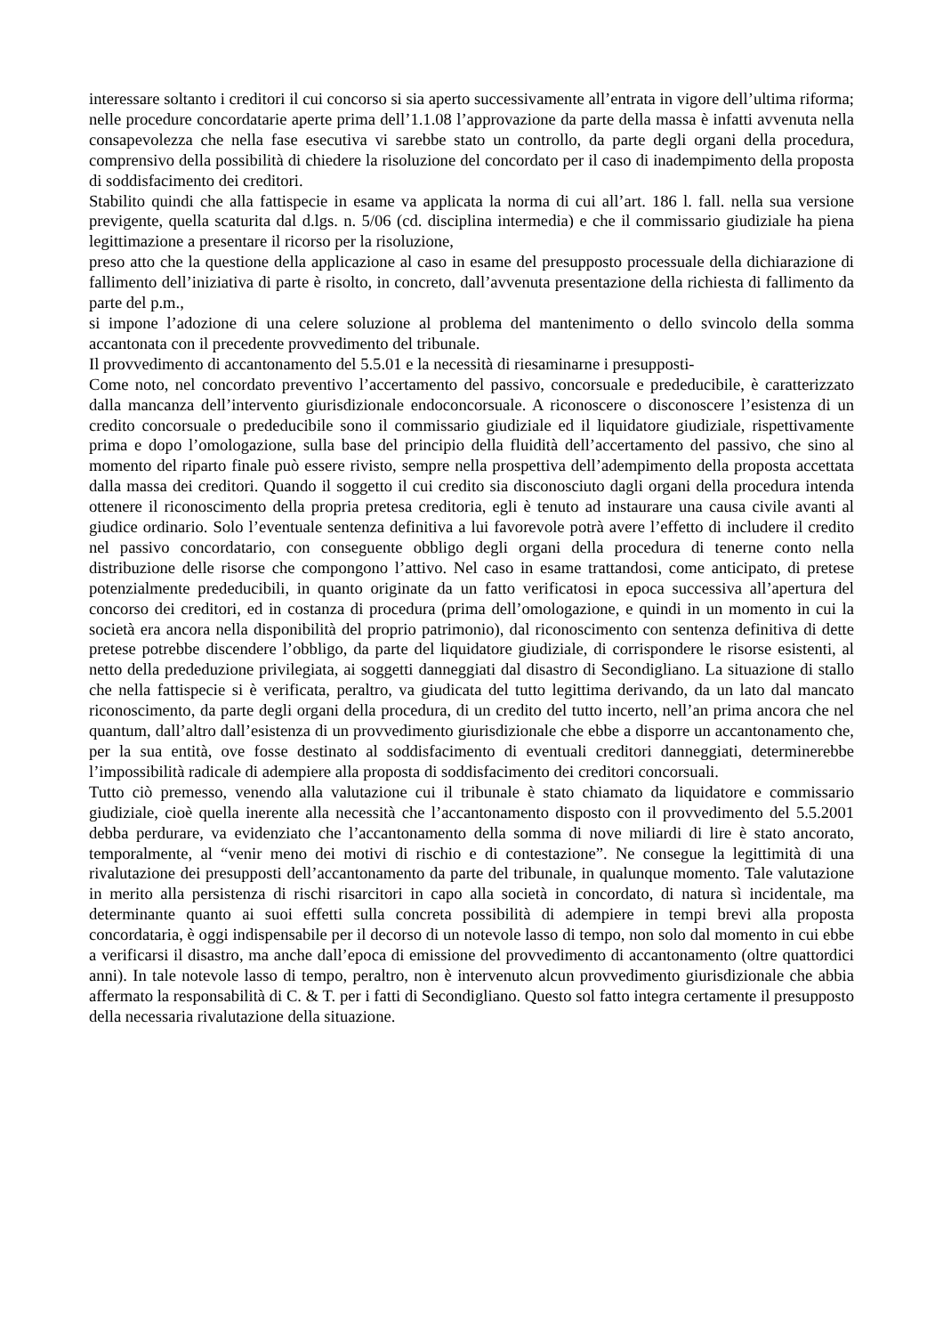interessare soltanto i creditori il cui concorso si sia aperto successivamente all’entrata in vigore dell’ultima riforma; nelle procedure concordatarie aperte prima dell’1.1.08 l’approvazione da parte della massa è infatti avvenuta nella consapevolezza che nella fase esecutiva vi sarebbe stato un controllo, da parte degli organi della procedura, comprensivo della possibilità di chiedere la risoluzione del concordato per il caso di inadempimento della proposta di soddisfacimento dei creditori.
Stabilito quindi che alla fattispecie in esame va applicata la norma di cui all’art. 186 l. fall. nella sua versione previgente, quella scaturita dal d.lgs. n. 5/06 (cd. disciplina intermedia) e che il commissario giudiziale ha piena legittimazione a presentare il ricorso per la risoluzione,
preso atto che la questione della applicazione al caso in esame del presupposto processuale della dichiarazione di fallimento dell’iniziativa di parte è risolto, in concreto, dall’avvenuta presentazione della richiesta di fallimento da parte del p.m.,
si impone l’adozione di una celere soluzione al problema del mantenimento o dello svincolo della somma accantonata con il precedente provvedimento del tribunale.
Il provvedimento di accantonamento del 5.5.01 e la necessità di riesaminarne i presupposti-
Come noto, nel concordato preventivo l’accertamento del passivo, concorsuale e prededucibile, è caratterizzato dalla mancanza dell’intervento giurisdizionale endoconcorsuale. A riconoscere o disconoscere l’esistenza di un credito concorsuale o prededucibile sono il commissario giudiziale ed il liquidatore giudiziale, rispettivamente prima e dopo l’omologazione, sulla base del principio della fluidità dell’accertamento del passivo, che sino al momento del riparto finale può essere rivisto, sempre nella prospettiva dell’adempimento della proposta accettata dalla massa dei creditori. Quando il soggetto il cui credito sia disconosciuto dagli organi della procedura intenda ottenere il riconoscimento della propria pretesa creditoria, egli è tenuto ad instaurare una causa civile avanti al giudice ordinario. Solo l’eventuale sentenza definitiva a lui favorevole potrà avere l’effetto di includere il credito nel passivo concordatario, con conseguente obbligo degli organi della procedura di tenerne conto nella distribuzione delle risorse che compongono l’attivo. Nel caso in esame trattandosi, come anticipato, di pretese potenzialmente prededucibili, in quanto originate da un fatto verificatosi in epoca successiva all’apertura del concorso dei creditori, ed in costanza di procedura (prima dell’omologazione, e quindi in un momento in cui la società era ancora nella disponibilità del proprio patrimonio), dal riconoscimento con sentenza definitiva di dette pretese potrebbe discendere l’obbligo, da parte del liquidatore giudiziale, di corrispondere le risorse esistenti, al netto della prededuzione privilegiata, ai soggetti danneggiati dal disastro di Secondigliano. La situazione di stallo che nella fattispecie si è verificata, peraltro, va giudicata del tutto legittima derivando, da un lato dal mancato riconoscimento, da parte degli organi della procedura, di un credito del tutto incerto, nell’an prima ancora che nel quantum, dall’altro dall’esistenza di un provvedimento giurisdizionale che ebbe a disporre un accantonamento che, per la sua entità, ove fosse destinato al soddisfacimento di eventuali creditori danneggiati, determinerebbe l’impossibilità radicale di adempiere alla proposta di soddisfacimento dei creditori concorsuali.
Tutto ciò premesso, venendo alla valutazione cui il tribunale è stato chiamato da liquidatore e commissario giudiziale, cioè quella inerente alla necessità che l’accantonamento disposto con il provvedimento del 5.5.2001 debba perdurare, va evidenziato che l’accantonamento della somma di nove miliardi di lire è stato ancorato, temporalmente, al “venir meno dei motivi di rischio e di contestazione”. Ne consegue la legittimità di una rivalutazione dei presupposti dell’accantonamento da parte del tribunale, in qualunque momento. Tale valutazione in merito alla persistenza di rischi risarcitori in capo alla società in concordato, di natura sì incidentale, ma determinante quanto ai suoi effetti sulla concreta possibilità di adempiere in tempi brevi alla proposta concordataria, è oggi indispensabile per il decorso di un notevole lasso di tempo, non solo dal momento in cui ebbe a verificarsi il disastro, ma anche dall’epoca di emissione del provvedimento di accantonamento (oltre quattordici anni). In tale notevole lasso di tempo, peraltro, non è intervenuto alcun provvedimento giurisdizionale che abbia affermato la responsabilità di C. & T. per i fatti di Secondigliano. Questo sol fatto integra certamente il presupposto della necessaria rivalutazione della situazione.